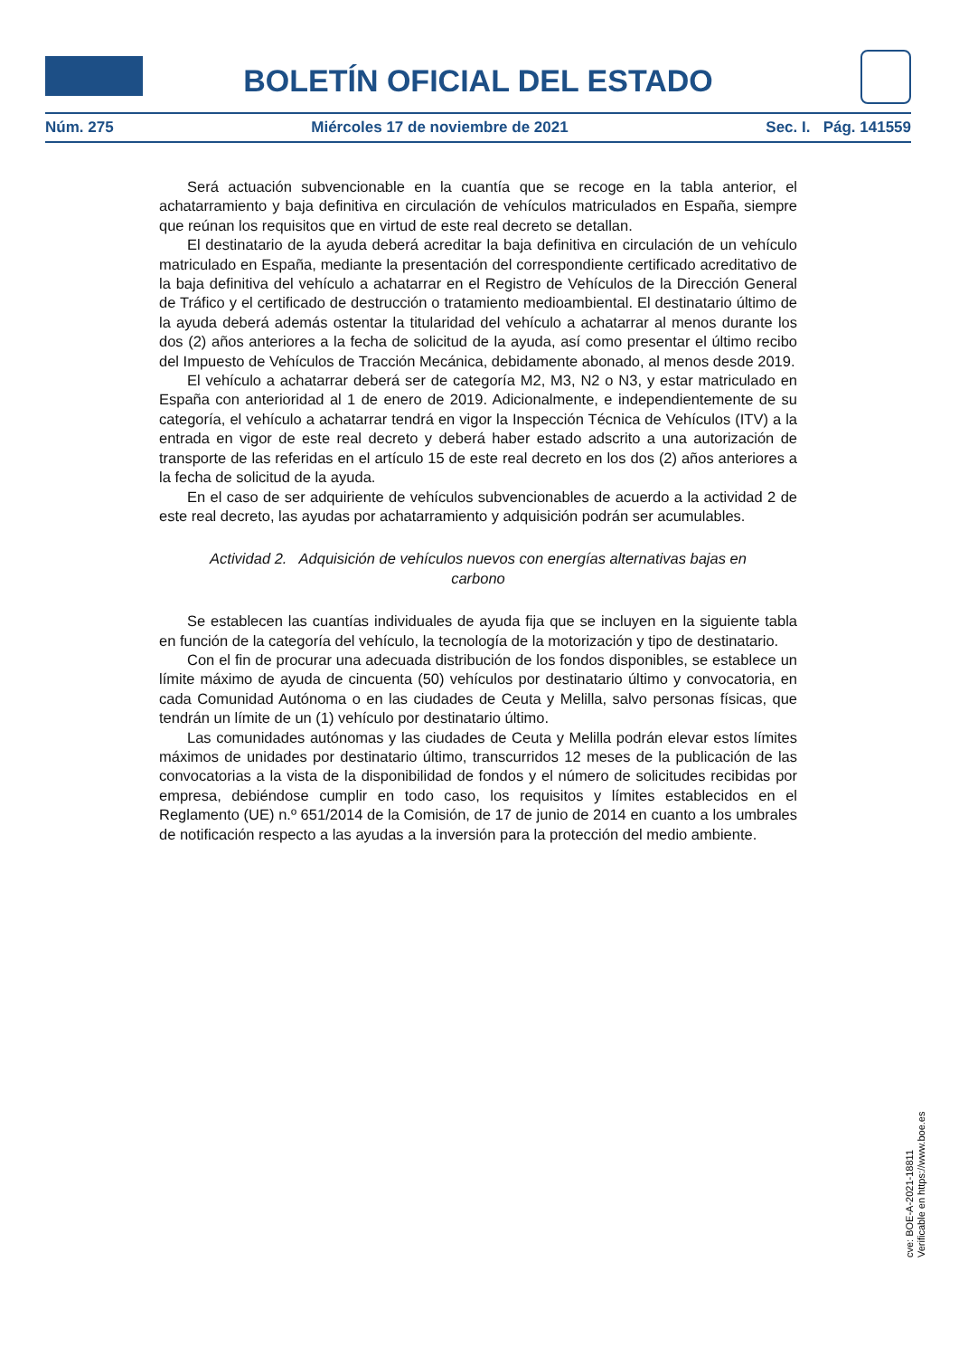BOLETÍN OFICIAL DEL ESTADO
Núm. 275 Miércoles 17 de noviembre de 2021 Sec. I. Pág. 141559
Será actuación subvencionable en la cuantía que se recoge en la tabla anterior, el achatarramiento y baja definitiva en circulación de vehículos matriculados en España, siempre que reúnan los requisitos que en virtud de este real decreto se detallan.
El destinatario de la ayuda deberá acreditar la baja definitiva en circulación de un vehículo matriculado en España, mediante la presentación del correspondiente certificado acreditativo de la baja definitiva del vehículo a achatarrar en el Registro de Vehículos de la Dirección General de Tráfico y el certificado de destrucción o tratamiento medioambiental. El destinatario último de la ayuda deberá además ostentar la titularidad del vehículo a achatarrar al menos durante los dos (2) años anteriores a la fecha de solicitud de la ayuda, así como presentar el último recibo del Impuesto de Vehículos de Tracción Mecánica, debidamente abonado, al menos desde 2019.
El vehículo a achatarrar deberá ser de categoría M2, M3, N2 o N3, y estar matriculado en España con anterioridad al 1 de enero de 2019. Adicionalmente, e independientemente de su categoría, el vehículo a achatarrar tendrá en vigor la Inspección Técnica de Vehículos (ITV) a la entrada en vigor de este real decreto y deberá haber estado adscrito a una autorización de transporte de las referidas en el artículo 15 de este real decreto en los dos (2) años anteriores a la fecha de solicitud de la ayuda.
En el caso de ser adquiriente de vehículos subvencionables de acuerdo a la actividad 2 de este real decreto, las ayudas por achatarramiento y adquisición podrán ser acumulables.
Actividad 2. Adquisición de vehículos nuevos con energías alternativas bajas en carbono
Se establecen las cuantías individuales de ayuda fija que se incluyen en la siguiente tabla en función de la categoría del vehículo, la tecnología de la motorización y tipo de destinatario.
Con el fin de procurar una adecuada distribución de los fondos disponibles, se establece un límite máximo de ayuda de cincuenta (50) vehículos por destinatario último y convocatoria, en cada Comunidad Autónoma o en las ciudades de Ceuta y Melilla, salvo personas físicas, que tendrán un límite de un (1) vehículo por destinatario último.
Las comunidades autónomas y las ciudades de Ceuta y Melilla podrán elevar estos límites máximos de unidades por destinatario último, transcurridos 12 meses de la publicación de las convocatorias a la vista de la disponibilidad de fondos y el número de solicitudes recibidas por empresa, debiéndose cumplir en todo caso, los requisitos y límites establecidos en el Reglamento (UE) n.º 651/2014 de la Comisión, de 17 de junio de 2014 en cuanto a los umbrales de notificación respecto a las ayudas a la inversión para la protección del medio ambiente.
cve: BOE-A-2021-18811
Verificable en https://www.boe.es